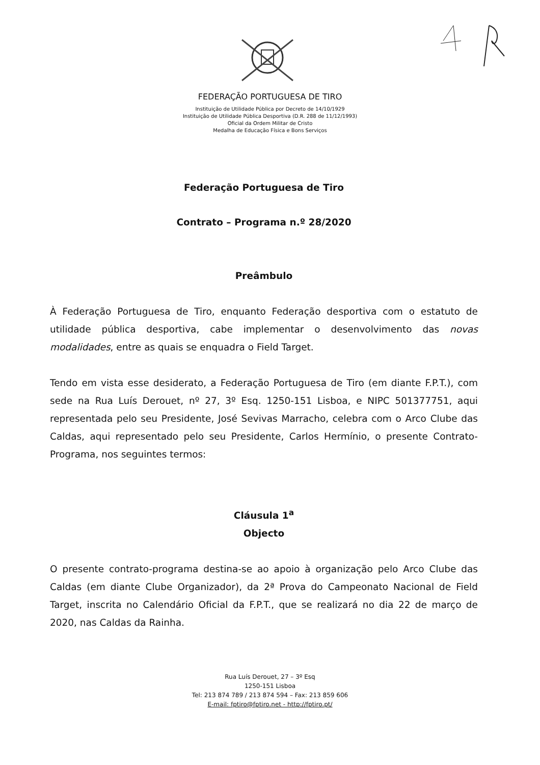FEDERAÇÃO PORTUGUESA DE TIRO
Instituição de Utilidade Pública por Decreto de 14/10/1929
Instituição de Utilidade Pública Desportiva (D.R. 288 de 11/12/1993)
Oficial da Ordem Militar de Cristo
Medalha de Educação Física e Bons Serviços
Federação Portuguesa de Tiro
Contrato – Programa n.º 28/2020
Preâmbulo
À Federação Portuguesa de Tiro, enquanto Federação desportiva com o estatuto de utilidade pública desportiva, cabe implementar o desenvolvimento das novas modalidades, entre as quais se enquadra o Field Target.
Tendo em vista esse desiderato, a Federação Portuguesa de Tiro (em diante F.P.T.), com sede na Rua Luís Derouet, nº 27, 3º Esq. 1250-151 Lisboa, e NIPC 501377751, aqui representada pelo seu Presidente, José Sevivas Marracho, celebra com o Arco Clube das Caldas, aqui representado pelo seu Presidente, Carlos Hermínio, o presente Contrato-Programa, nos seguintes termos:
Cláusula 1<sup>a</sup>
Objecto
O presente contrato-programa destina-se ao apoio à organização pelo Arco Clube das Caldas (em diante Clube Organizador), da 2ª Prova do Campeonato Nacional de Field Target, inscrita no Calendário Oficial da F.P.T., que se realizará no dia 22 de março de 2020, nas Caldas da Rainha.
Rua Luís Derouet, 27 – 3º Esq
1250-151 Lisboa
Tel: 213 874 789 / 213 874 594 – Fax: 213 859 606
E-mail: fptiro@fptiro.net - http://fptiro.pt/